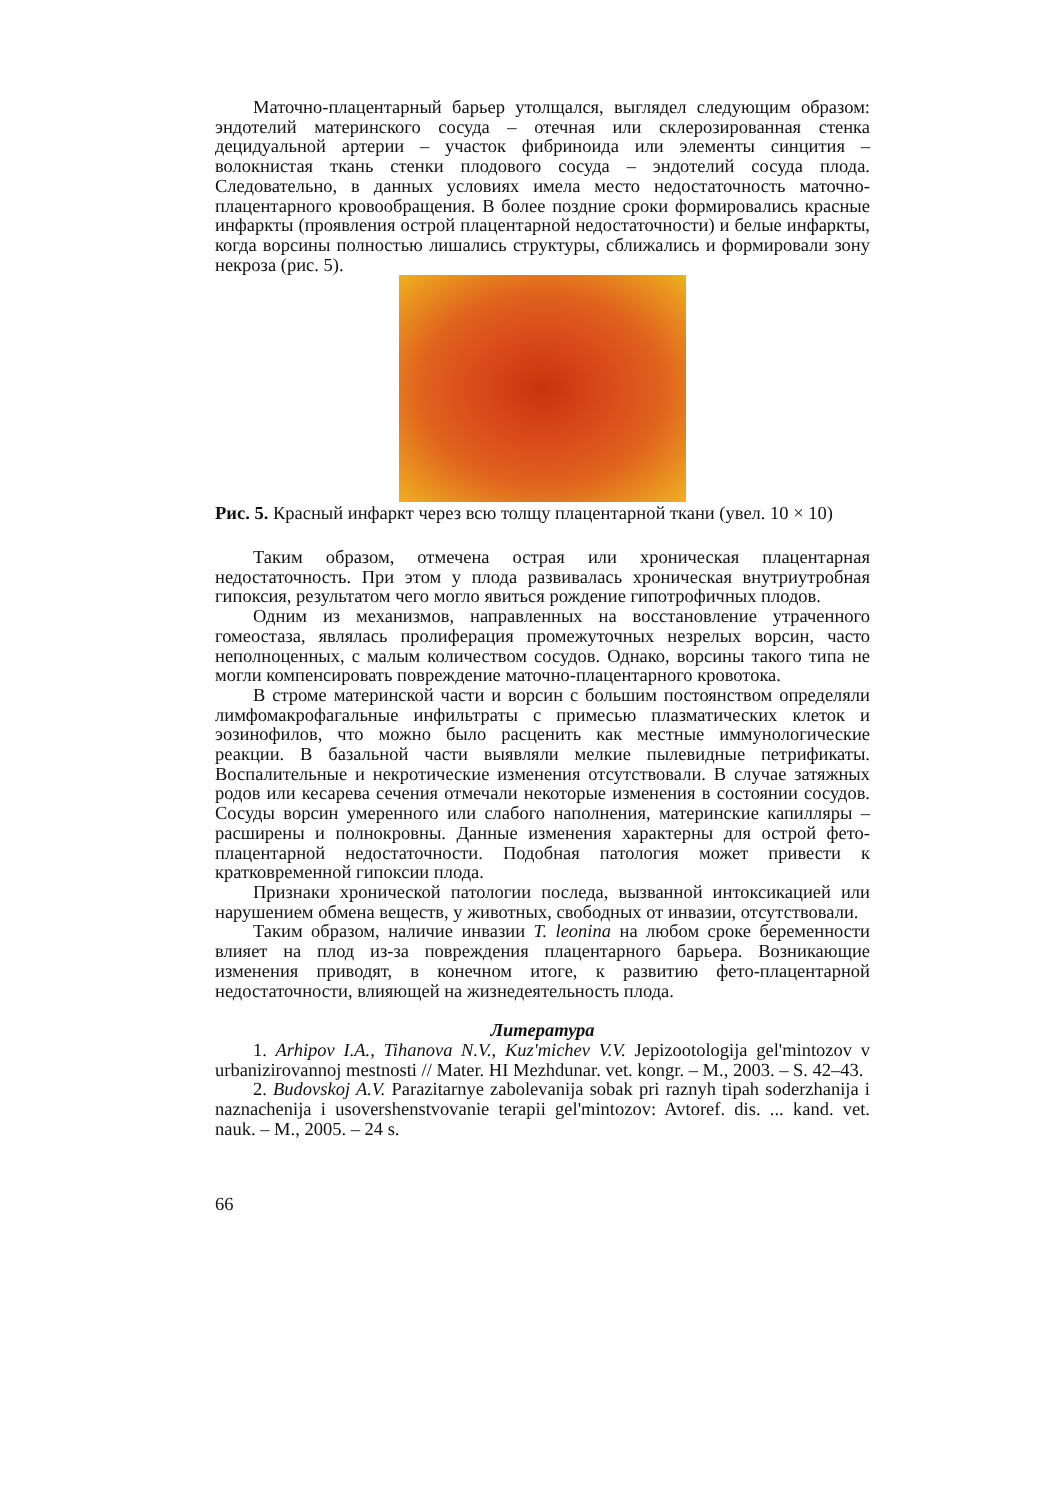Маточно-плацентарный барьер утолщался, выглядел следующим образом: эндотелий материнского сосуда – отечная или склерозированная стенка децидуальной артерии – участок фибриноида или элементы синцития – волокнистая ткань стенки плодового сосуда – эндотелий сосуда плода. Следовательно, в данных условиях имела место недостаточность маточно-плацентарного кровообращения. В более поздние сроки формировались красные инфаркты (проявления острой плацентарной недостаточности) и белые инфаркты, когда ворсины полностью лишались структуры, сближались и формировали зону некроза (рис. 5).
Рис. 5. Красный инфаркт через всю толщу плацентарной ткани (увел. 10 × 10)
Таким образом, отмечена острая или хроническая плацентарная недостаточность. При этом у плода развивалась хроническая внутриутробная гипоксия, результатом чего могло явиться рождение гипотрофичных плодов.
Одним из механизмов, направленных на восстановление утраченного гомеостаза, являлась пролиферация промежуточных незрелых ворсин, часто неполноценных, с малым количеством сосудов. Однако, ворсины такого типа не могли компенсировать повреждение маточно-плацентарного кровотока.
В строме материнской части и ворсин с большим постоянством определяли лимфомакрофагальные инфильтраты с примесью плазматических клеток и эозинофилов, что можно было расценить как местные иммунологические реакции. В базальной части выявляли мелкие пылевидные петрификаты. Воспалительные и некротические изменения отсутствовали. В случае затяжных родов или кесарева сечения отмечали некоторые изменения в состоянии сосудов. Сосуды ворсин умеренного или слабого наполнения, материнские капилляры – расширены и полнокровны. Данные изменения характерны для острой фето-плацентарной недостаточности. Подобная патология может привести к кратковременной гипоксии плода.
Признаки хронической патологии последа, вызванной интоксикацией или нарушением обмена веществ, у животных, свободных от инвазии, отсутствовали.
Таким образом, наличие инвазии T. leonina на любом сроке беременности влияет на плод из-за повреждения плацентарного барьера. Возникающие изменения приводят, в конечном итоге, к развитию фето-плацентарной недостаточности, влияющей на жизнедеятельность плода.
Литература
1. Arhipov I.A., Tihanova N.V., Kuz'michev V.V. Jepizootologija gel'mintozov v urbanizirovannoj mestnosti // Mater. HI Mezhdunar. vet. kongr. – M., 2003. – S. 42–43.
2. Budovskoj A.V. Parazitarnye zabolevanija sobak pri raznyh tipah soderzhanija i naznachenija i usovershenstvovanie terapii gel'mintozov: Avtoref. dis. ... kand. vet. nauk. – M., 2005. – 24 s.
66